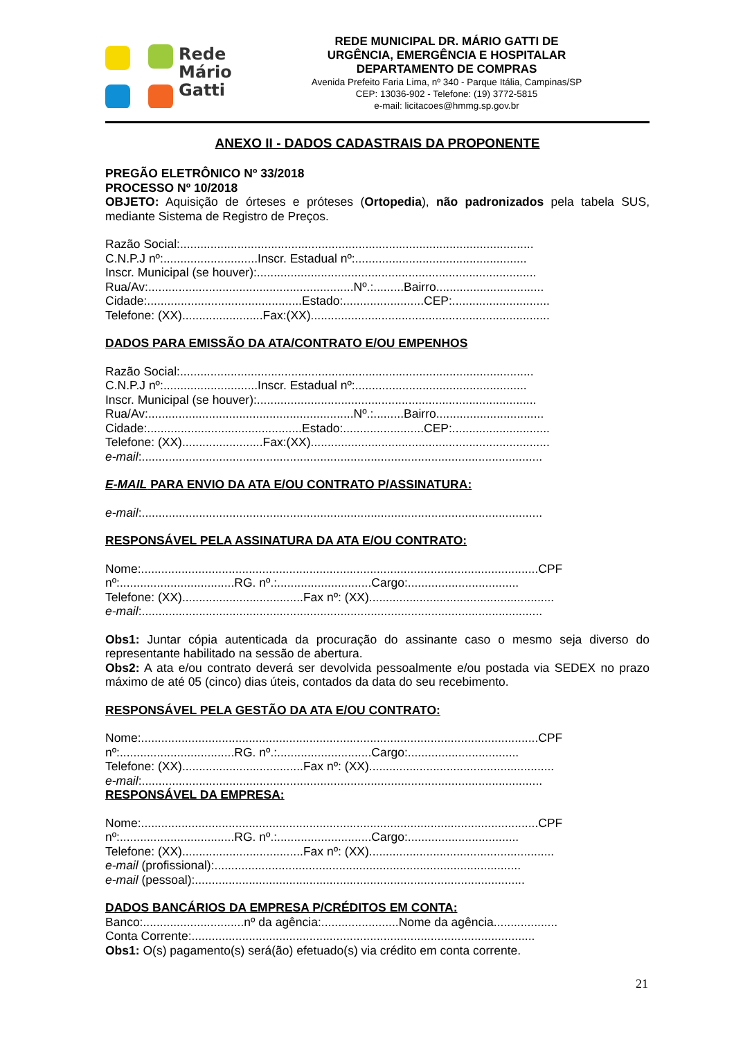Rede
Mário
Gatti
REDE MUNICIPAL DR. MÁRIO GATTI DE
URGÊNCIA, EMERGÊNCIA E HOSPITALAR
DEPARTAMENTO DE COMPRAS
Avenida Prefeito Faria Lima, nº 340 - Parque Itália, Campinas/SP
CEP: 13036-902 - Telefone: (19) 3772-5815
e-mail: licitacoes@hmmg.sp.gov.br
ANEXO II - DADOS CADASTRAIS DA PROPONENTE
PREGÃO ELETRÔNICO Nº 33/2018
PROCESSO Nº 10/2018
OBJETO: Aquisição de órteses e próteses (Ortopedia), não padronizados pela tabela SUS, mediante Sistema de Registro de Preços.
Razão Social:.........................................................................................................
C.N.P.J nº:............................Inscr. Estadual nº:...................................................
Inscr. Municipal (se houver):...................................................................................
Rua/Av:.............................................................Nº.:.........Bairro................................
Cidade:..............................................Estado:........................CEP:.............................
Telefone: (XX)........................Fax:(XX).......................................................................
DADOS PARA EMISSÃO DA ATA/CONTRATO E/OU EMPENHOS
Razão Social:.........................................................................................................
C.N.P.J nº:............................Inscr. Estadual nº:...................................................
Inscr. Municipal (se houver):...................................................................................
Rua/Av:.............................................................Nº.:.........Bairro................................
Cidade:..............................................Estado:........................CEP:.............................
Telefone: (XX)........................Fax:(XX).......................................................................
e-mail:.......................................................................................................................
E-MAIL PARA ENVIO DA ATA E/OU CONTRATO P/ASSINATURA:
e-mail:.......................................................................................................................
RESPONSÁVEL PELA ASSINATURA DA ATA E/OU CONTRATO:
Nome:......................................................................................................................CPF
nº:..................................RG. nº.:............................Cargo:.................................
Telefone: (XX)....................................Fax nº: (XX).......................................................
e-mail:.......................................................................................................................
Obs1: Juntar cópia autenticada da procuração do assinante caso o mesmo seja diverso do representante habilitado na sessão de abertura.
Obs2: A ata e/ou contrato deverá ser devolvida pessoalmente e/ou postada via SEDEX no prazo máximo de até 05 (cinco) dias úteis, contados da data do seu recebimento.
RESPONSÁVEL PELA GESTÃO DA ATA E/OU CONTRATO:
Nome:......................................................................................................................CPF
nº:..................................RG. nº.:............................Cargo:.................................
Telefone: (XX)....................................Fax nº: (XX).......................................................
e-mail:.......................................................................................................................
RESPONSÁVEL DA EMPRESA:
Nome:......................................................................................................................CPF
nº:..................................RG. nº.:............................Cargo:.................................
Telefone: (XX)....................................Fax nº: (XX).......................................................
e-mail (profissional):...........................................................................................
e-mail (pessoal):..................................................................................................
DADOS BANCÁRIOS DA EMPRESA P/CRÉDITOS EM CONTA:
Banco:..............................nº da agência:.......................Nome da agência...................
Conta Corrente:......................................................................................................
Obs1: O(s) pagamento(s) será(ão) efetuado(s) via crédito em conta corrente.
21